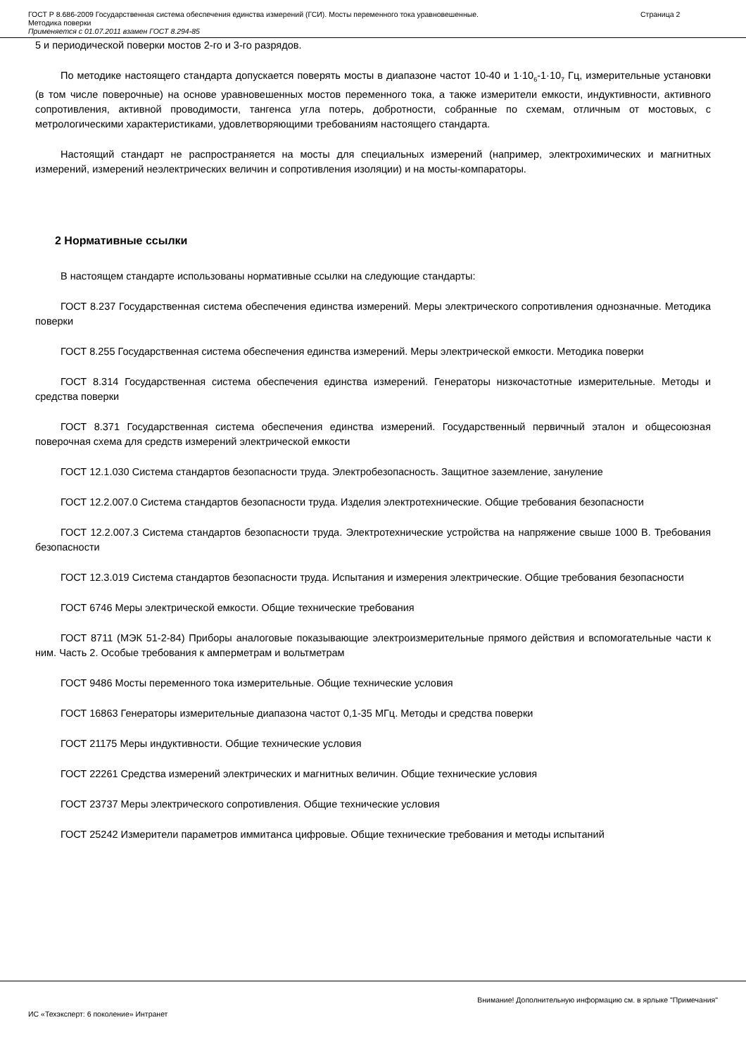ГОСТ Р 8.686-2009 Государственная система обеспечения единства измерений (ГСИ). Мосты переменного тока уравновешенные.
Методика поверки
Применяется с 01.07.2011 взамен ГОСТ 8.294-85
Страница 2
5 и периодической поверки мостов 2-го и 3-го разрядов.
По методике настоящего стандарта допускается поверять мосты в диапазоне частот 10-40 и 1·10<sub>6</sub>-1·10<sub>7</sub> Гц, измерительные установки (в том числе поверочные) на основе уравновешенных мостов переменного тока, а также измерители емкости, индуктивности, активного сопротивления, активной проводимости, тангенса угла потерь, добротности, собранные по схемам, отличным от мостовых, с метрологическими характеристиками, удовлетворяющими требованиям настоящего стандарта.
Настоящий стандарт не распространяется на мосты для специальных измерений (например, электрохимических и магнитных измерений, измерений неэлектрических величин и сопротивления изоляции) и на мосты-компараторы.
2 Нормативные ссылки
В настоящем стандарте использованы нормативные ссылки на следующие стандарты:
ГОСТ 8.237 Государственная система обеспечения единства измерений. Меры электрического сопротивления однозначные. Методика поверки
ГОСТ 8.255 Государственная система обеспечения единства измерений. Меры электрической емкости. Методика поверки
ГОСТ 8.314 Государственная система обеспечения единства измерений. Генераторы низкочастотные измерительные. Методы и средства поверки
ГОСТ 8.371 Государственная система обеспечения единства измерений. Государственный первичный эталон и общесоюзная поверочная схема для средств измерений электрической емкости
ГОСТ 12.1.030 Система стандартов безопасности труда. Электробезопасность. Защитное заземление, зануление
ГОСТ 12.2.007.0 Система стандартов безопасности труда. Изделия электротехнические. Общие требования безопасности
ГОСТ 12.2.007.3 Система стандартов безопасности труда. Электротехнические устройства на напряжение свыше 1000 В. Требования безопасности
ГОСТ 12.3.019 Система стандартов безопасности труда. Испытания и измерения электрические. Общие требования безопасности
ГОСТ 6746 Меры электрической емкости. Общие технические требования
ГОСТ 8711 (МЭК 51-2-84) Приборы аналоговые показывающие электроизмерительные прямого действия и вспомогательные части к ним. Часть 2. Особые требования к амперметрам и вольтметрам
ГОСТ 9486 Мосты переменного тока измерительные. Общие технические условия
ГОСТ 16863 Генераторы измерительные диапазона частот 0,1-35 МГц. Методы и средства поверки
ГОСТ 21175 Меры индуктивности. Общие технические условия
ГОСТ 22261 Средства измерений электрических и магнитных величин. Общие технические условия
ГОСТ 23737 Меры электрического сопротивления. Общие технические условия
ГОСТ 25242 Измерители параметров иммитанса цифровые. Общие технические требования и методы испытаний
Внимание! Дополнительную информацию см. в ярлыке "Примечания"
ИС «Техэксперт: 6 поколение» Интранет